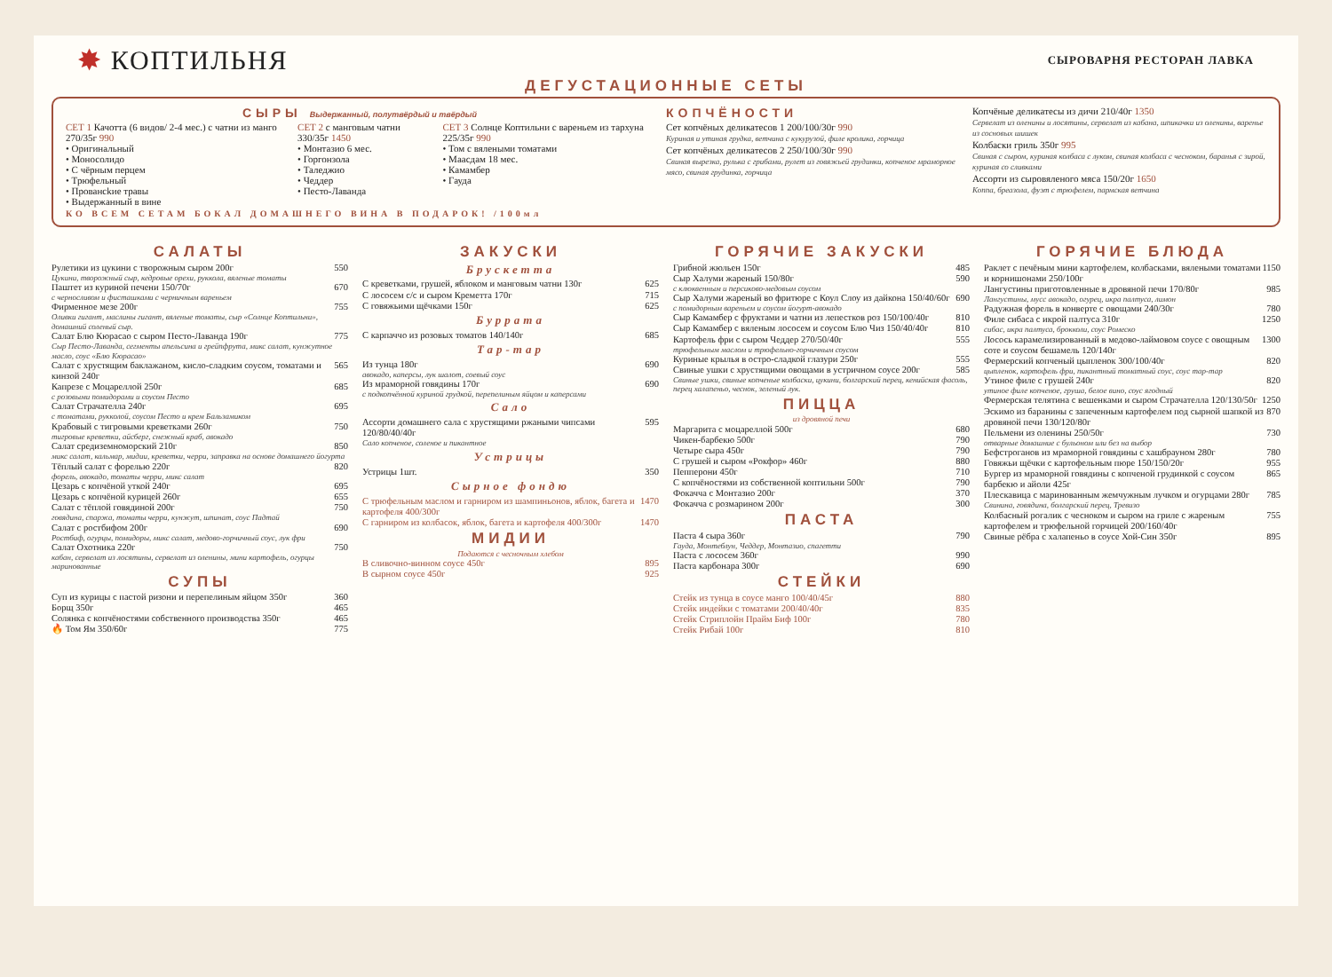✸ КОПТИЛЬНЯ
СЫРОВАРНЯ РЕСТОРАН ЛАВКА
ДЕГУСТАЦИОННЫЕ СЕТЫ
СЫРЫ Выдержанный, полутвёрдый и твёрдый
СЕТ 1 Качотта (6 видов/ 2-4 мес.) с чатни из манго 270/35г 990
• Оригинальный
• Моносолидо
• С чёрным перцем
• Трюфельный
• Провансkие травы
• Выдержанный в вине
СЕТ 2 с манговым чатни 330/35г 1450
• Монтазио 6 мес.
• Горгонзола
• Таледжио
• Чеддер
• Песто-Лаванда
СЕТ 3 Солнце Коптильни с вареньем из тархуна 225/35г 990
• Том с вялеными томатами
• Маасдам 18 мес.
• Камамбер
• Гауда
КО ВСЕМ СЕТАМ БОКАЛ ДОМАШНЕГО ВИНА В ПОДАРОК! /100мл
КОПЧЁНОСТИ
Сет копчёных деликатесов 1 200/100/30г 990
Куриная и утиная грудка, ветчина с кукурузой, филе кролика, горчица
Сет копчёных деликатесов 2 250/100/30г 990
Свиная вырезка, рулька с грибами, рулет из говяжьей грудинки, копченое мраморное мясо, свиная грудинка, горчица
Копчёные деликатесы из дичи 210/40г 1350
Сервелат из оленины и лосятины, сервелат из кабана, шпикачки из оленины, варенье из сосновых шишек
Колбаски гриль 350г 995
Свиная с сыром, куриная колбаса с луком, свиная колбаса с чесноком, баранья с зирой, куриная со сливками
Ассорти из сыровяленого мяса 150/20г 1650
Коппа, бреазола, фуэт с трюфелем, пармская ветчина
САЛАТЫ
Рулетики из цукини с творожным сыром 200г 550
Цукини, творожный сыр, кедровые орехи, руккола, вяленые томаты
Паштет из куриной печени 150/70г 670
с черносливом и фисташками с черничным вареньем
Фирменное мезе 200г 755
Оливки гигант, маслины гигант, вяленые томаты, сыр «Солнце Коптильни», домашний соленый сыр.
Салат Блю Кюрасао с сыром Песто-Лаванда 190г 775
Сыр Песто-Лаванда, сегменты апельсина и грейпфрута, микс салат, кунжутное масло, соус «Блю Кюрасао»
Салат с хрустящим баклажаном, кисло-сладким соусом, томатами и кинзой 240г 565
Капрезе с Моцареллой 250г 685
с розовыми помидорами и соусом Песто
Салат Страчателла 240г 695
с томатами, рукколой, соусом Песто и крем Бальзамиком
Крабовый с тигровыми креветками 260г 750
тигровые креветки, айсберг, снежный краб, авокадо
Салат средиземноморский 210г 850
микс салат, кальмар, мидии, креветки, черри, заправка на основе домашнего йогурта
Тёплый салат с форелью 220г 820
форель, авокадо, томаты черри, микс салат
Цезарь с копчёной уткой 240г 695
Цезарь с копчёной курицей 260г 655
Салат с тёплой говядиной 200г 750
говядина, спаржа, томаты черри, кунжут, шпинат, соус Падтай
Салат с ростбифом 200г 690
Ростбиф, огурцы, помидоры, микс салат, медово-горчичный соус, лук фри
Салат Охотника 220г 750
кабан, сервелат из лосятины, сервелат из оленины, мини картофель, огурцы маринованные
СУПЫ
Суп из курицы с пастой ризони и перепелиным яйцом 350г 360
Борщ 350г 465
Солянка с копчёностями собственного производства 350г 465
🔥 Том Ям 350/60г 775
ЗАКУСКИ
Брускетта
С креветками, грушей, яблоком и манговым чатни 130г 625
С лососем с/с и сыром Креметта 170г 715
С говяжьими щёчками 150г 625
Буррата
С карпаччо из розовых томатов 140/140г 685
Тар-тар
Из тунца 180г 690
авокадо, каперсы, лук шалот, соевый соус
Из мраморной говядины 170г 690
с подкопчённой куриной грудкой, перепелиным яйцом и каперсами
Сало
Ассорти домашнего сала с хрустящими ржаными чипсами 120/80/40/40г 595
Сало копченое, соленое и пикантное
Устрицы
Устрицы 1шт. 350
Сырное фондю
С трюфельным маслом и гарниром из шампиньонов, яблок, багета и картофеля 400/300г 1470
С гарниром из колбасок, яблок, багета и картофеля 400/300г 1470
МИДИИ
Подаются с чесночным хлебом
В сливочно-винном соусе 450г 895
В сырном соусе 450г 925
ГОРЯЧИЕ ЗАКУСКИ
Грибной жюльен 150г 485
Сыр Халуми жареный 150/80г 590
с клюквенным и персиково-медовым соусом
Сыр Халуми жареный во фритюре с Коул Слоу из дайкона 150/40/60г 690
с помидорным вареньем и соусом йогурт-авокадо
Сыр Камамбер с фруктами и чатни из лепестков роз 150/100/40г 810
Сыр Камамбер с вяленым лососем и соусом Блю Чиз 150/40/40г 810
Картофель фри с сыром Чеддер 270/50/40г 555
трюфельным маслом и трюфельно-горчичным соусом
Куриные крылья в остро-сладкой глазури 250г 555
Свиные ушки с хрустящими овощами в устричном соусе 200г 585
Свиные ушки, свиные копченые колбаски, цукини, болгарский перец, кенийская фасоль, перец халапеньо, чеснок, зеленый лук.
ПИЦЦА
из дровяной печи
Маргарита с моцареллой 500г 680
Чикен-барбекю 500г 790
Четыре сыра 450г 790
С грушей и сыром «Рокфор» 460г 880
Пепперони 450г 710
С копчёностями из собственной коптильни 500г 790
Фокачча с Монтазио 200г 370
Фокачча с розмарином 200г 300
ПАСТА
Паста 4 сыра 360г 790
Гауда, Монтеблун, Чеддер, Монтазио, спагетти
Паста с лососем 360г 990
Паста карбонара 300г 690
СТЕЙКИ
Стейк из тунца в соусе манго 100/40/45г 880
Стейк индейки с томатами 200/40/40г 835
Стейк Стриплойн Прайм Биф 100г 780
Стейк Рибай 100г 810
ГОРЯЧИЕ БЛЮДА
Раклет с печёным мини картофелем, колбасками, вялеными томатами и корнишонами 250/100г 1150
Лангустины приготовленные в дровяной печи 170/80г 985
Лангустины, мусс авокадо, огурец, икра палтуса, лимон
Радужная форель в конверте с овощами 240/30г 780
Филе сибаса с икрой палтуса 310г 1250
сибас, икра палтуса, брокколи, соус Ромеско
Лосось карамелизированный в медово-лаймовом соусе с овощным соте и соусом бешамель 120/140г 1300
Фермерский копченый цыпленок 300/100/40г 820
цыпленок, картофель фри, пикантный томатный соус, соус тар-тар
Утиное филе с грушей 240г 820
утиное филе копченое, груша, белое вино, соус ягодный
Фермерская телятина с вешенками и сыром Страчателла 120/130/50г 1250
Эскимо из баранины с запеченным картофелем под сырной шапкой из дровяной печи 130/120/80г 870
Пельмени из оленины 250/50г 730
отварные домашние с бульоном или без на выбор
Бефстроганов из мраморной говядины с хашбрауном 280г 780
Говяжьи щёчки с картофельным пюре 150/150/20г 955
Бургер из мраморной говядины с копченой грудинкой с соусом барбекю и айоли 425г 865
Плескавица с маринованным жемчужным лучком и огурцами 280г 785
Свинина, говядина, болгарский перец, Тревизо
Колбасный рогалик с чесноком и сыром на гриле с жареным картофелем и трюфельной горчицей 200/160/40г 755
Свиные рёбра с халапеньо в соусе Хой-Син 350г 895